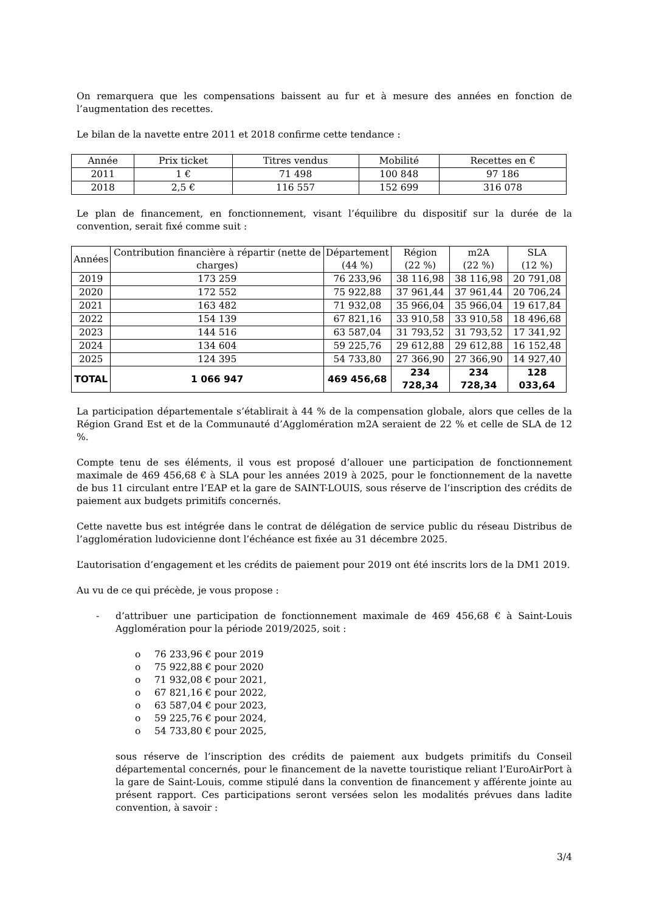On remarquera que les compensations baissent au fur et à mesure des années en fonction de l’augmentation des recettes.
Le bilan de la navette entre 2011 et 2018 confirme cette tendance :
| Année | Prix ticket | Titres vendus | Mobilité | Recettes en € |
| --- | --- | --- | --- | --- |
| 2011 | 1 € | 71 498 | 100 848 | 97 186 |
| 2018 | 2,5 € | 116 557 | 152 699 | 316 078 |
Le plan de financement, en fonctionnement, visant l’équilibre du dispositif sur la durée de la convention, serait fixé comme suit :
| Années | Contribution financière à répartir (nette de charges) | Département (44 %) | Région (22 %) | m2A (22 %) | SLA (12 %) |
| --- | --- | --- | --- | --- | --- |
| 2019 | 173 259 | 76 233,96 | 38 116,98 | 38 116,98 | 20 791,08 |
| 2020 | 172 552 | 75 922,88 | 37 961,44 | 37 961,44 | 20 706,24 |
| 2021 | 163 482 | 71 932,08 | 35 966,04 | 35 966,04 | 19 617,84 |
| 2022 | 154 139 | 67 821,16 | 33 910,58 | 33 910,58 | 18 496,68 |
| 2023 | 144 516 | 63 587,04 | 31 793,52 | 31 793,52 | 17 341,92 |
| 2024 | 134 604 | 59 225,76 | 29 612,88 | 29 612,88 | 16 152,48 |
| 2025 | 124 395 | 54 733,80 | 27 366,90 | 27 366,90 | 14 927,40 |
| TOTAL | 1 066 947 | 469 456,68 | 234 728,34 | 234 728,34 | 128 033,64 |
La participation départementale s’établirait à 44 % de la compensation globale, alors que celles de la Région Grand Est et de la Communauté d’Agglomération m2A seraient de 22 % et celle de SLA de 12 %.
Compte tenu de ses éléments, il vous est proposé d’allouer une participation de fonctionnement maximale de 469 456,68 € à SLA pour les années 2019 à 2025, pour le fonctionnement de la navette de bus 11 circulant entre l’EAP et la gare de SAINT-LOUIS, sous réserve de l’inscription des crédits de paiement aux budgets primitifs concernés.
Cette navette bus est intégrée dans le contrat de délégation de service public du réseau Distribus de l’agglomération ludovicienne dont l’échéance est fixée au 31 décembre 2025.
L’autorisation d’engagement et les crédits de paiement pour 2019 ont été inscrits lors de la DM1 2019.
Au vu de ce qui précède, je vous propose :
- d’attribuer une participation de fonctionnement maximale de 469 456,68 € à Saint-Louis Agglomération pour la période 2019/2025, soit :
o 76 233,96 € pour 2019
o 75 922,88 € pour 2020
o 71 932,08 € pour 2021,
o 67 821,16 € pour 2022,
o 63 587,04 € pour 2023,
o 59 225,76 € pour 2024,
o 54 733,80 € pour 2025,
sous réserve de l’inscription des crédits de paiement aux budgets primitifs du Conseil départemental concernés, pour le financement de la navette touristique reliant l’EuroAirPort à la gare de Saint-Louis, comme stipulé dans la convention de financement y afférente jointe au présent rapport. Ces participations seront versées selon les modalités prévues dans ladite convention, à savoir :
3/4